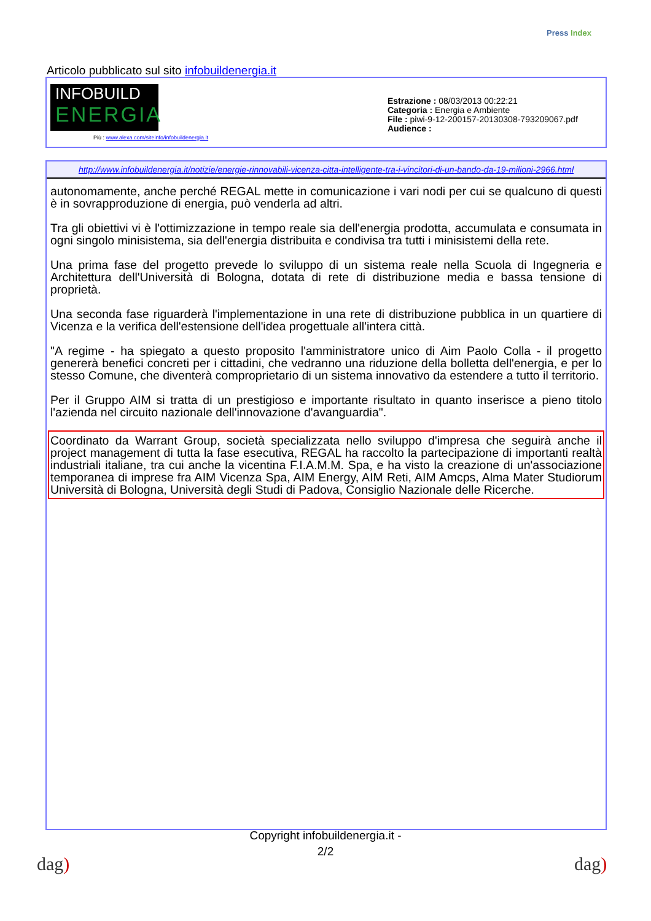Press Index
Articolo pubblicato sul sito infobuildenergia.it
INFOBUILD
ENERGIA
Più : www.alexa.com/siteinfo/infobuildenergia.it
Estrazione : 08/03/2013 00:22:21
Categoria : Energia e Ambiente
File : piwi-9-12-200157-20130308-793209067.pdf
Audience :
http://www.infobuildenergia.it/notizie/energie-rinnovabili-vicenza-citta-intelligente-tra-i-vincitori-di-un-bando-da-19-milioni-2966.html
autonomamente, anche perché REGAL mette in comunicazione i vari nodi per cui se qualcuno di questi è in sovrapproduzione di energia, può venderla ad altri.
Tra gli obiettivi vi è l'ottimizzazione in tempo reale sia dell'energia prodotta, accumulata e consumata in ogni singolo minisistema, sia dell'energia distribuita e condivisa tra tutti i minisistemi della rete.
Una prima fase del progetto prevede lo sviluppo di un sistema reale nella Scuola di Ingegneria e Architettura dell'Università di Bologna, dotata di rete di distribuzione media e bassa tensione di proprietà.
Una seconda fase riguarderà l'implementazione in una rete di distribuzione pubblica in un quartiere di Vicenza e la verifica dell'estensione dell'idea progettuale all'intera città.
"A regime - ha spiegato a questo proposito l'amministratore unico di Aim Paolo Colla - il progetto genererà benefici concreti per i cittadini, che vedranno una riduzione della bolletta dell'energia, e per lo stesso Comune, che diventerà comproprietario di un sistema innovativo da estendere a tutto il territorio.
Per il Gruppo AIM si tratta di un prestigioso e importante risultato in quanto inserisce a pieno titolo l'azienda nel circuito nazionale dell'innovazione d'avanguardia".
Coordinato da Warrant Group, società specializzata nello sviluppo d'impresa che seguirà anche il project management di tutta la fase esecutiva, REGAL ha raccolto la partecipazione di importanti realtà industriali italiane, tra cui anche la vicentina F.I.A.M.M. Spa, e ha visto la creazione di un'associazione temporanea di imprese fra AIM Vicenza Spa, AIM Energy, AIM Reti, AIM Amcps, Alma Mater Studiorum Università di Bologna, Università degli Studi di Padova, Consiglio Nazionale delle Ricerche.
Copyright infobuildenergia.it -
2/2
dag) dag)